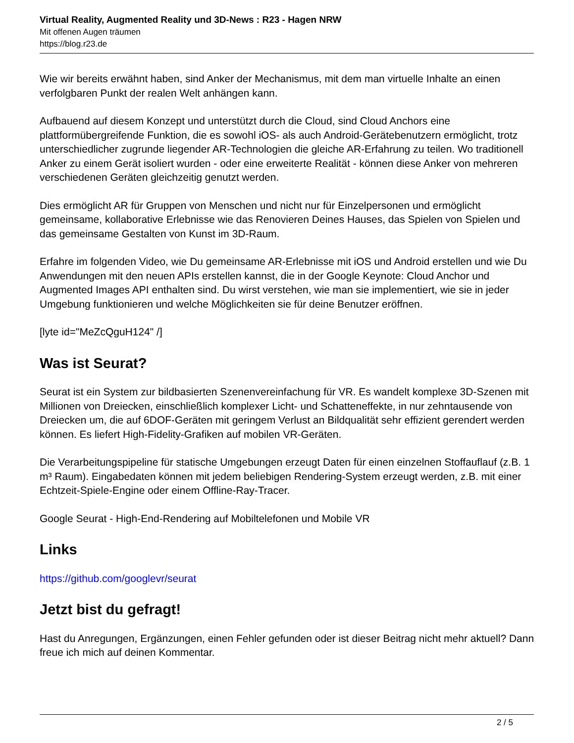Virtual Reality, Augmented Reality und 3D-News : R23 - Hagen NRW
Mit offenen Augen träumen
https://blog.r23.de
Wie wir bereits erwähnt haben, sind Anker der Mechanismus, mit dem man virtuelle Inhalte an einen verfolgbaren Punkt der realen Welt anhängen kann.
Aufbauend auf diesem Konzept und unterstützt durch die Cloud, sind Cloud Anchors eine plattformübergreifende Funktion, die es sowohl iOS- als auch Android-Gerätebenutzern ermöglicht, trotz unterschiedlicher zugrunde liegender AR-Technologien die gleiche AR-Erfahrung zu teilen. Wo traditionell Anker zu einem Gerät isoliert wurden - oder eine erweiterte Realität - können diese Anker von mehreren verschiedenen Geräten gleichzeitig genutzt werden.
Dies ermöglicht AR für Gruppen von Menschen und nicht nur für Einzelpersonen und ermöglicht gemeinsame, kollaborative Erlebnisse wie das Renovieren Deines Hauses, das Spielen von Spielen und das gemeinsame Gestalten von Kunst im 3D-Raum.
Erfahre im folgenden Video, wie Du gemeinsame AR-Erlebnisse mit iOS und Android erstellen und wie Du Anwendungen mit den neuen APIs erstellen kannst, die in der Google Keynote: Cloud Anchor und Augmented Images API enthalten sind. Du wirst verstehen, wie man sie implementiert, wie sie in jeder Umgebung funktionieren und welche Möglichkeiten sie für deine Benutzer eröffnen.
[lyte id="MeZcQguH124" /]
Was ist Seurat?
Seurat ist ein System zur bildbasierten Szenenvereinfachung für VR. Es wandelt komplexe 3D-Szenen mit Millionen von Dreiecken, einschließlich komplexer Licht- und Schatteneffekte, in nur zehntausende von Dreiecken um, die auf 6DOF-Geräten mit geringem Verlust an Bildqualität sehr effizient gerendert werden können. Es liefert High-Fidelity-Grafiken auf mobilen VR-Geräten.
Die Verarbeitungspipeline für statische Umgebungen erzeugt Daten für einen einzelnen Stoffauflauf (z.B. 1 m³ Raum). Eingabedaten können mit jedem beliebigen Rendering-System erzeugt werden, z.B. mit einer Echtzeit-Spiele-Engine oder einem Offline-Ray-Tracer.
Google Seurat - High-End-Rendering auf Mobiltelefonen und Mobile VR
Links
https://github.com/googlevr/seurat
Jetzt bist du gefragt!
Hast du Anregungen, Ergänzungen, einen Fehler gefunden oder ist dieser Beitrag nicht mehr aktuell? Dann freue ich mich auf deinen Kommentar.
2 / 5